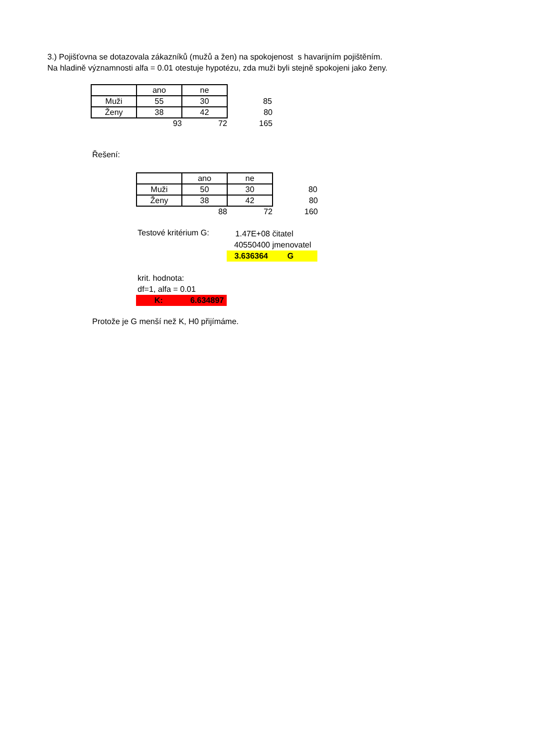3.) Pojišťovna se dotazovala zákazníků (mužů a žen) na spokojenost s havarijním pojištěním.
Na hladině významnosti alfa = 0.01 otestuje hypotézu, zda muži byli stejně spokojeni jako ženy.
| | ano | ne | |
| Muži | 55 | 30 | 85 |
| Ženy | 38 | 42 | 80 |
| | 93 | 72 | 165 |
Řešení:
| | ano | ne | |
| Muži | 50 | 30 | 80 |
| Ženy | 38 | 42 | 80 |
| | 88 | 72 | 160 |
Testové kritérium G:
1.47E+08 čitatel
40550400 jmenovatel
3.636364 G
krit. hodnota:
df=1, alfa = 0.01
K: 6.634897
Protože je G menší než K, H0 přijímáme.